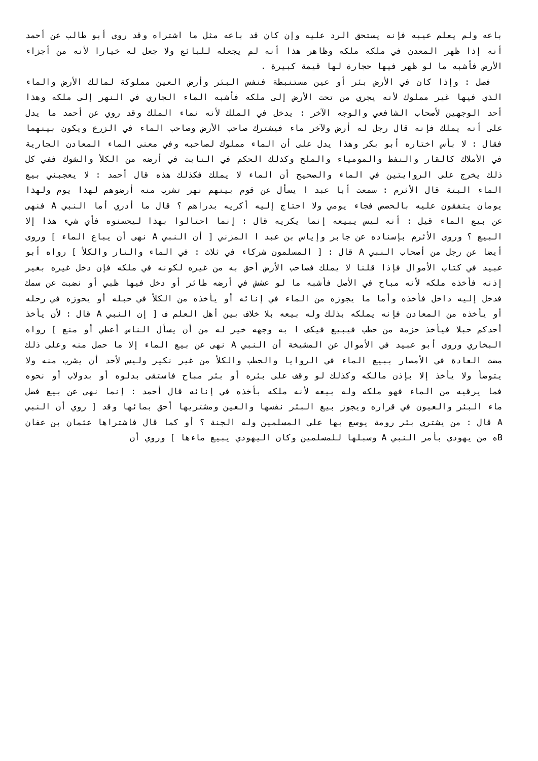باعه ولم يعلم عيبه فإنه يستحق الرد عليه وإن كان قد باعه مثل ما اشتراه وقد روى أبو طالب عن أحمد أنه إذا ظهر المعدن في ملكه ملكه وظاهر هذا أنه لم يجعله للبائع ولا جعل له خيارا لأنه من أجزاء الأرض فأشبه ما لو ظهر فيها حجارة لها قيمة كبيرة .
فصل : وإذا كان في الأرض بئر أو عين مستنبطة فنفس البئر وأرض العين مملوكة لمالك الأرض والماء الذي فيها غير مملوك لأنه يجري من تحت الأرض إلى ملكه فأشبه الماء الجاري في النهر إلى ملكه وهذا أحد الوجهين لأصحاب الشافعي والوجه الآخر : يدخل في الملك لأنه نماء الملك وقد روي عن أحمد ما يدل على أنه يملك فإنه قال رجل له أرض ولآخر ماء فيشترك صاحب الأرض وصاحب الماء في الزرع ويكون بينهما فقال : لا بأس اختاره أبو بكر وهذا يدل على أن الماء مملوك لصاحبه وفي معنى الماء المعادن الجارية في الأملاك كالقار والنفط والمومياء والملح وكذلك الحكم في النابت في أرضه من الكلأ والشوك ففي كل ذلك يخرج على الروايتين في الماء والصحيح أن الماء لا يملك فكذلك هذه قال أحمد : لا يعجبني بيع الماء البتة قال الأثرم : سمعت أبا عبد ا يسأل عن قوم بينهم نهر تشرب منه أرضوهم لهذا يوم ولهذا يومان يتفقون عليه بالحصص فجاء يومي ولا احتاج إليه أكريه بدراهم ؟ قال ما أدري أما النبي A فنهى عن بيع الماء قيل : أنه ليس يبيعه إنما يكريه قال : إنما احتالوا بهذا ليحسنوه فأي شيء هذا إلا البيع ؟ وروى الأثرم بإسناده عن جابر وإياس بن عبد ا المزني [ أن النبي A نهى أن يباع الماء ] وروى أيضا عن رجل من أصحاب النبي A قال : [ المسلمون شركاء في ثلاث : في الماء والنار والكلأ ] رواه أبو عبيد في كتاب الأموال فإذا قلنا لا يملك فصاحب الأرض أحق به من غيره لكونه في ملكه فإن دخل غيره بغير إذنه فأخذه ملكه لأنه مباح في الأصل فأشبه ما لو عشش في أرضه طائر أو دخل فيها ظبي أو نضبت عن سمك فدخل إليه داخل فأخذه وأما ما يجوزه من الماء في إنائه أو يأخذه من الكلأ في حبله أو يحوزه في رحله أو يأخذه من المعادن فإنه يملكه بذلك وله بيعه بلا خلاف بين أهل العلم ف [ إن النبي A قال : لأن يأخذ أحدكم حبلا فيأخذ حزمة من حطب فيبيع فيكف ا به وجهه خير له من أن يسأل الناس أعطي أو منع ] رواه البخاري وروى أبو عبيد في الأموال عن المشيخة أن النبي A نهى عن بيع الماء إلا ما حمل منه وعلى ذلك مضت العادة في الأمصار ببيع الماء في الروايا والحطب والكلأ من غير نكير وليس لأحد أن يشرب منه ولا يتوضأ ولا يأخذ إلا بإذن مالكه وكذلك لو وقف على بئره أو بئر مباح فاستقى بدلوه أو بدولاب أو نحوه فما يرقيه من الماء فهو ملكه وله بيعه لأنه ملكه بأخذه في إنائه قال أحمد : إنما نهى عن بيع فضل ماء البئر والعيون في قراره ويجوز بيع البئر نفسها والعين ومشتريها أحق بمائها وقد [ روي أن النبي A قال : من يشتري بئر رومة يوسع بها على المسلمين وله الجنة ؟ أو كما قال فاشتراها عثمان بن عفان Bه من يهودي بأمر النبي A وسبلها للمسلمين وكان اليهودي يبيع ماءها ] وروي أن